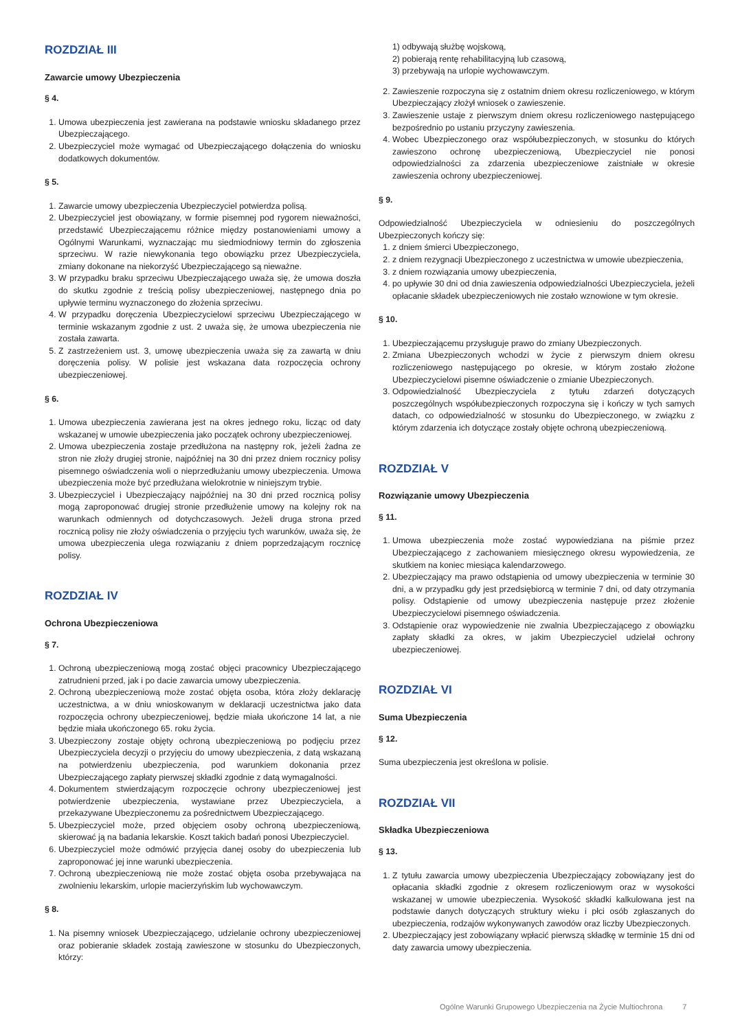ROZDZIAŁ III
Zawarcie umowy Ubezpieczenia
§ 4.
1. Umowa ubezpieczenia jest zawierana na podstawie wniosku składanego przez Ubezpieczającego.
2. Ubezpieczyciel może wymagać od Ubezpieczającego dołączenia do wniosku dodatkowych dokumentów.
§ 5.
1. Zawarcie umowy ubezpieczenia Ubezpieczyciel potwierdza polisą.
2. Ubezpieczyciel jest obowiązany, w formie pisemnej pod rygorem nieważności, przedstawić Ubezpieczającemu różnice między postanowieniami umowy a Ogólnymi Warunkami, wyznaczając mu siedmiodniowy termin do zgłoszenia sprzeciwu. W razie niewykonania tego obowiązku przez Ubezpieczyciela, zmiany dokonane na niekorzyść Ubezpieczającego są nieważne.
3. W przypadku braku sprzeciwu Ubezpieczającego uważa się, że umowa doszła do skutku zgodnie z treścią polisy ubezpieczeniowej, następnego dnia po upływie terminu wyznaczonego do złożenia sprzeciwu.
4. W przypadku doręczenia Ubezpieczycielowi sprzeciwu Ubezpieczającego w terminie wskazanym zgodnie z ust. 2 uważa się, że umowa ubezpieczenia nie została zawarta.
5. Z zastrzeżeniem ust. 3, umowę ubezpieczenia uważa się za zawartą w dniu doręczenia polisy. W polisie jest wskazana data rozpoczęcia ochrony ubezpieczeniowej.
§ 6.
1. Umowa ubezpieczenia zawierana jest na okres jednego roku, licząc od daty wskazanej w umowie ubezpieczenia jako początek ochrony ubezpieczeniowej.
2. Umowa ubezpieczenia zostaje przedłużona na następny rok, jeżeli żadna ze stron nie złoży drugiej stronie, najpóźniej na 30 dni przez dniem rocznicy polisy pisemnego oświadczenia woli o nieprzedłużaniu umowy ubezpieczenia. Umowa ubezpieczenia może być przedłużana wielokrotnie w niniejszym trybie.
3. Ubezpieczyciel i Ubezpieczający najpóźniej na 30 dni przed rocznicą polisy mogą zaproponować drugiej stronie przedłużenie umowy na kolejny rok na warunkach odmiennych od dotychczasowych. Jeżeli druga strona przed rocznicą polisy nie złoży oświadczenia o przyjęciu tych warunków, uważa się, że umowa ubezpieczenia ulega rozwiązaniu z dniem poprzedzającym rocznicę polisy.
ROZDZIAŁ IV
Ochrona Ubezpieczeniowa
§ 7.
1. Ochroną ubezpieczeniową mogą zostać objęci pracownicy Ubezpieczającego zatrudnieni przed, jak i po dacie zawarcia umowy ubezpieczenia.
2. Ochroną ubezpieczeniową może zostać objęta osoba, która złoży deklarację uczestnictwa, a w dniu wnioskowanym w deklaracji uczestnictwa jako data rozpoczęcia ochrony ubezpieczeniowej, będzie miała ukończone 14 lat, a nie będzie miała ukończonego 65. roku życia.
3. Ubezpieczony zostaje objęty ochroną ubezpieczeniową po podjęciu przez Ubezpieczyciela decyzji o przyjęciu do umowy ubezpieczenia, z datą wskazaną na potwierdzeniu ubezpieczenia, pod warunkiem dokonania przez Ubezpieczającego zapłaty pierwszej składki zgodnie z datą wymagalności.
4. Dokumentem stwierdzającym rozpoczęcie ochrony ubezpieczeniowej jest potwierdzenie ubezpieczenia, wystawiane przez Ubezpieczyciela, a przekazywane Ubezpieczonemu za pośrednictwem Ubezpieczającego.
5. Ubezpieczyciel może, przed objęciem osoby ochroną ubezpieczeniową, skierować ją na badania lekarskie. Koszt takich badań ponosi Ubezpieczyciel.
6. Ubezpieczyciel może odmówić przyjęcia danej osoby do ubezpieczenia lub zaproponować jej inne warunki ubezpieczenia.
7. Ochroną ubezpieczeniową nie może zostać objęta osoba przebywająca na zwolnieniu lekarskim, urlopie macierzyńskim lub wychowawczym.
§ 8.
1. Na pisemny wniosek Ubezpieczającego, udzielanie ochrony ubezpieczeniowej oraz pobieranie składek zostają zawieszone w stosunku do Ubezpieczonych, którzy:
1) odbywają służbę wojskową,
2) pobierają rentę rehabilitacyjną lub czasową,
3) przebywają na urlopie wychowawczym.
2. Zawieszenie rozpoczyna się z ostatnim dniem okresu rozliczeniowego, w którym Ubezpieczający złożył wniosek o zawieszenie.
3. Zawieszenie ustaje z pierwszym dniem okresu rozliczeniowego następującego bezpośrednio po ustaniu przyczyny zawieszenia.
4. Wobec Ubezpieczonego oraz współubezpieczonych, w stosunku do których zawieszono ochronę ubezpieczeniową, Ubezpieczyciel nie ponosi odpowiedzialności za zdarzenia ubezpieczeniowe zaistniałe w okresie zawieszenia ochrony ubezpieczeniowej.
§ 9.
Odpowiedzialność Ubezpieczyciela w odniesieniu do poszczególnych Ubezpieczonych kończy się:
1. z dniem śmierci Ubezpieczonego,
2. z dniem rezygnacji Ubezpieczonego z uczestnictwa w umowie ubezpieczenia,
3. z dniem rozwiązania umowy ubezpieczenia,
4. po upływie 30 dni od dnia zawieszenia odpowiedzialności Ubezpieczyciela, jeżeli opłacanie składek ubezpieczeniowych nie zostało wznowione w tym okresie.
§ 10.
1. Ubezpieczającemu przysługuje prawo do zmiany Ubezpieczonych.
2. Zmiana Ubezpieczonych wchodzi w życie z pierwszym dniem okresu rozliczeniowego następującego po okresie, w którym zostało złożone Ubezpieczycielowi pisemne oświadczenie o zmianie Ubezpieczonych.
3. Odpowiedzialność Ubezpieczyciela z tytułu zdarzeń dotyczących poszczególnych współubezpieczonych rozpoczyna się i kończy w tych samych datach, co odpowiedzialność w stosunku do Ubezpieczonego, w związku z którym zdarzenia ich dotyczące zostały objęte ochroną ubezpieczeniową.
ROZDZIAŁ V
Rozwiązanie umowy Ubezpieczenia
§ 11.
1. Umowa ubezpieczenia może zostać wypowiedziana na piśmie przez Ubezpieczającego z zachowaniem miesięcznego okresu wypowiedzenia, ze skutkiem na koniec miesiąca kalendarzowego.
2. Ubezpieczający ma prawo odstąpienia od umowy ubezpieczenia w terminie 30 dni, a w przypadku gdy jest przedsiębiorcą w terminie 7 dni, od daty otrzymania polisy. Odstąpienie od umowy ubezpieczenia następuje przez złożenie Ubezpieczycielowi pisemnego oświadczenia.
3. Odstąpienie oraz wypowiedzenie nie zwalnia Ubezpieczającego z obowiązku zapłaty składki za okres, w jakim Ubezpieczyciel udzielał ochrony ubezpieczeniowej.
ROZDZIAŁ VI
Suma Ubezpieczenia
§ 12.
Suma ubezpieczenia jest określona w polisie.
ROZDZIAŁ VII
Składka Ubezpieczeniowa
§ 13.
1. Z tytułu zawarcia umowy ubezpieczenia Ubezpieczający zobowiązany jest do opłacania składki zgodnie z okresem rozliczeniowym oraz w wysokości wskazanej w umowie ubezpieczenia. Wysokość składki kalkulowana jest na podstawie danych dotyczących struktury wieku i płci osób zgłaszanych do ubezpieczenia, rodzajów wykonywanych zawodów oraz liczby Ubezpieczonych.
2. Ubezpieczający jest zobowiązany wpłacić pierwszą składkę w terminie 15 dni od daty zawarcia umowy ubezpieczenia.
Ogólne Warunki Grupowego Ubezpieczenia na Życie Multiochrona 7